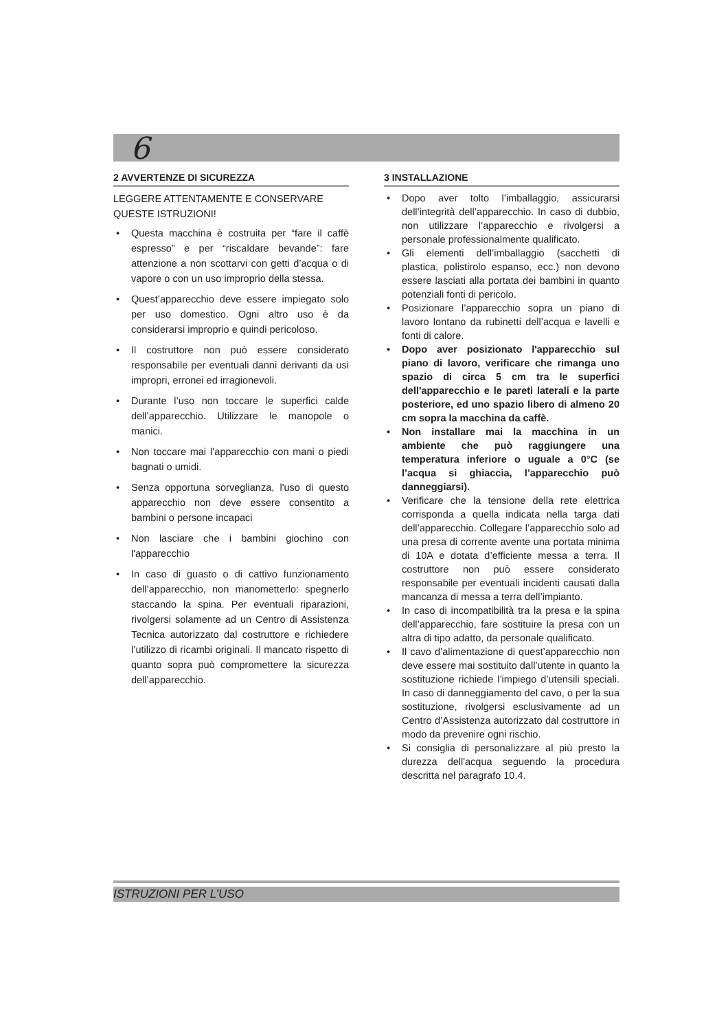6
2 AVVERTENZE DI SICUREZZA
LEGGERE ATTENTAMENTE E CONSERVARE QUESTE ISTRUZIONI!
• Questa macchina è costruita per “fare il caffè espresso” e per “riscaldare bevande”: fare attenzione a non scottarvi con getti d’acqua o di vapore o con un uso improprio della stessa.
• Quest’apparecchio deve essere impiegato solo per uso domestico. Ogni altro uso è da considerarsi improprio e quindi pericoloso.
• Il costruttore non può essere considerato responsabile per eventuali danni derivanti da usi impropri, erronei ed irragionevoli.
• Durante l’uso non toccare le superfici calde dell’apparecchio. Utilizzare le manopole o manici.
• Non toccare mai l’apparecchio con mani o piedi bagnati o umidi.
• Senza opportuna sorveglianza, l'uso di questo apparecchio non deve essere consentito a bambini o persone incapaci
• Non lasciare che i bambini giochino con l'apparecchio
• In caso di guasto o di cattivo funzionamento dell’apparecchio, non manometterlo: spegnerlo staccando la spina. Per eventuali riparazioni, rivolgersi solamente ad un Centro di Assistenza Tecnica autorizzato dal costruttore e richiedere l’utilizzo di ricambi originali. Il mancato rispetto di quanto sopra può compromettere la sicurezza dell’apparecchio.
3 INSTALLAZIONE
• Dopo aver tolto l’imballaggio, assicurarsi dell’integrità dell’apparecchio. In caso di dubbio, non utilizzare l’apparecchio e rivolgersi a personale professionalmente qualificato.
• Gli elementi dell’imballaggio (sacchetti di plastica, polistirolo espanso, ecc.) non devono essere lasciati alla portata dei bambini in quanto potenziali fonti di pericolo.
• Posizionare l’apparecchio sopra un piano di lavoro lontano da rubinetti dell’acqua e lavelli e fonti di calore.
• Dopo aver posizionato l'apparecchio sul piano di lavoro, verificare che rimanga uno spazio di circa 5 cm tra le superfici dell'apparecchio e le pareti laterali e la parte posteriore, ed uno spazio libero di almeno 20 cm sopra la macchina da caffè.
• Non installare mai la macchina in un ambiente che può raggiungere una temperatura inferiore o uguale a 0°C (se l’acqua si ghiaccia, l’apparecchio può danneggiarsi).
• Verificare che la tensione della rete elettrica corrisponda a quella indicata nella targa dati dell’apparecchio. Collegare l’apparecchio solo ad una presa di corrente avente una portata minima di 10A e dotata d’efficiente messa a terra. Il costruttore non può essere considerato responsabile per eventuali incidenti causati dalla mancanza di messa a terra dell’impianto.
• In caso di incompatibilità tra la presa e la spina dell’apparecchio, fare sostituire la presa con un altra di tipo adatto, da personale qualificato.
• Il cavo d’alimentazione di quest’apparecchio non deve essere mai sostituito dall’utente in quanto la sostituzione richiede l’impiego d’utensili speciali. In caso di danneggiamento del cavo, o per la sua sostituzione, rivolgersi esclusivamente ad un Centro d’Assistenza autorizzato dal costruttore in modo da prevenire ogni rischio.
• Si consiglia di personalizzare al più presto la durezza dell'acqua seguendo la procedura descritta nel paragrafo 10.4.
ISTRUZIONI PER L’USO